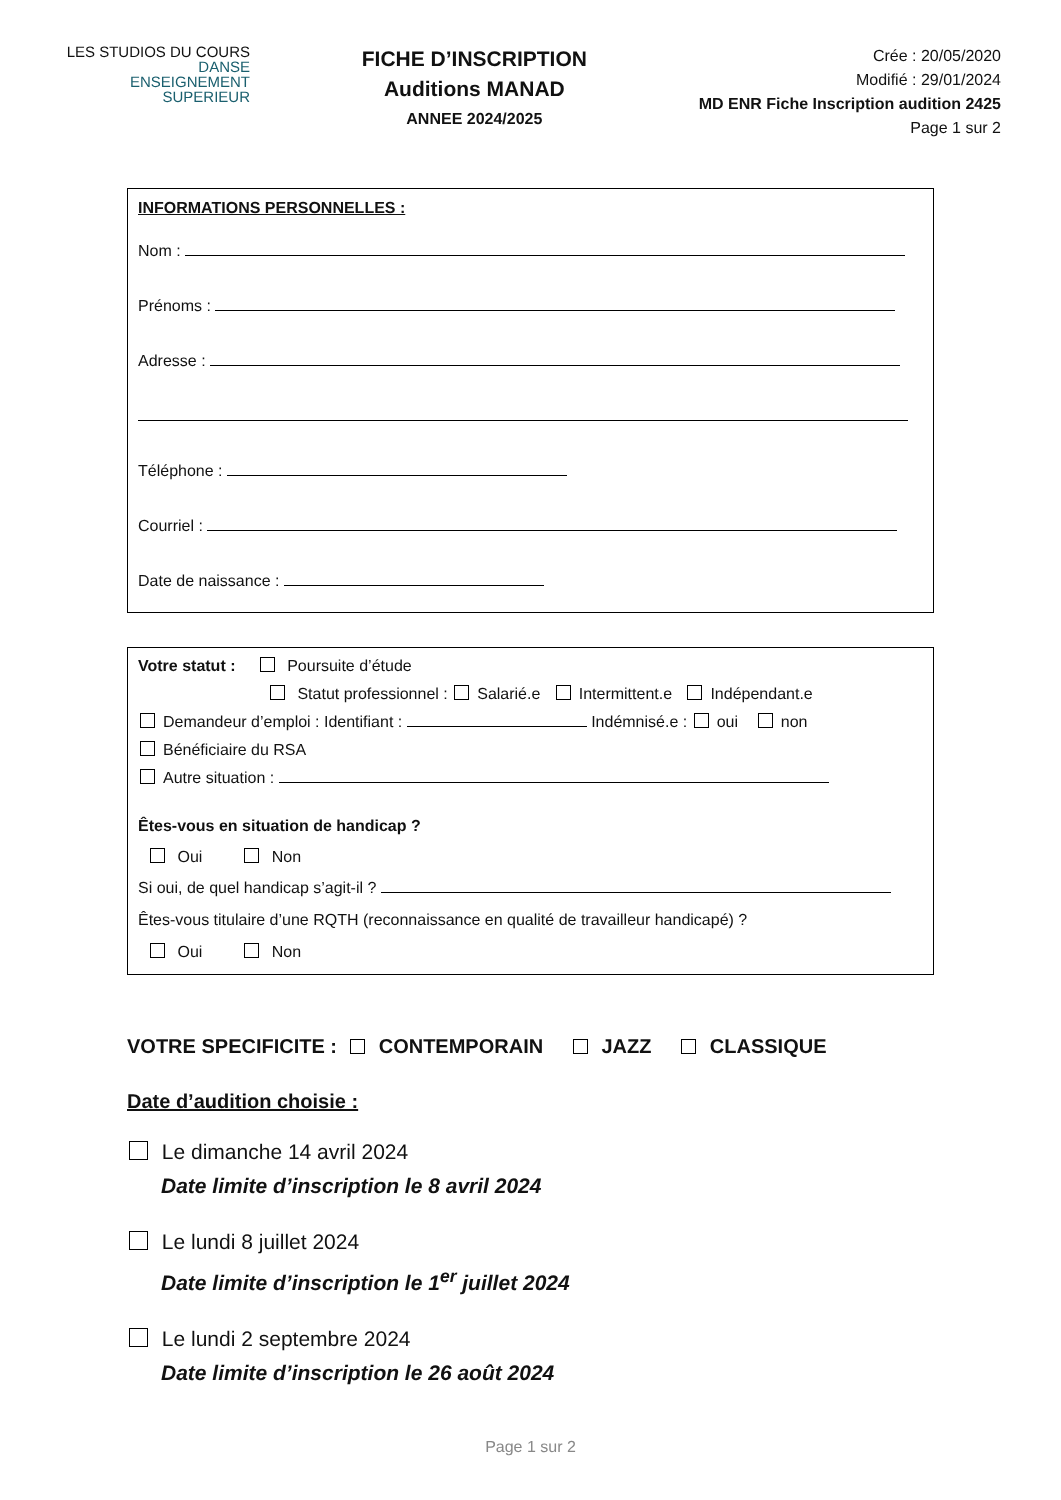LES STUDIOS DU COURS
DANSE
ENSEIGNEMENT
SUPERIEUR
FICHE D’INSCRIPTION
Auditions MANAD
ANNEE 2024/2025
Crée : 20/05/2020
Modifié : 29/01/2024
MD ENR Fiche Inscription audition 2425
Page 1 sur 2
INFORMATIONS PERSONNELLES :
Nom :
Prénoms :
Adresse :
Téléphone :
Courriel :
Date de naissance :
Votre statut : Poursuite d’étude
Statut professionnel : Salarié.e Intermittent.e Indépendant.e
Demandeur d’emploi : Identifiant : Indémnisé.e : oui non
Bénéficiaire du RSA
Autre situation :
Êtes-vous en situation de handicap ?
Oui Non
Si oui, de quel handicap s’agit-il ?
Êtes-vous titulaire d’une RQTH (reconnaissance en qualité de travailleur handicapé) ?
Oui Non
VOTRE SPECIFICITE : CONTEMPORAIN JAZZ CLASSIQUE
Date d’audition choisie :
Le dimanche 14 avril 2024
Date limite d’inscription le 8 avril 2024
Le lundi 8 juillet 2024
Date limite d’inscription le 1<sup>er</sup> juillet 2024
Le lundi 2 septembre 2024
Date limite d’inscription le 26 août 2024
Page 1 sur 2